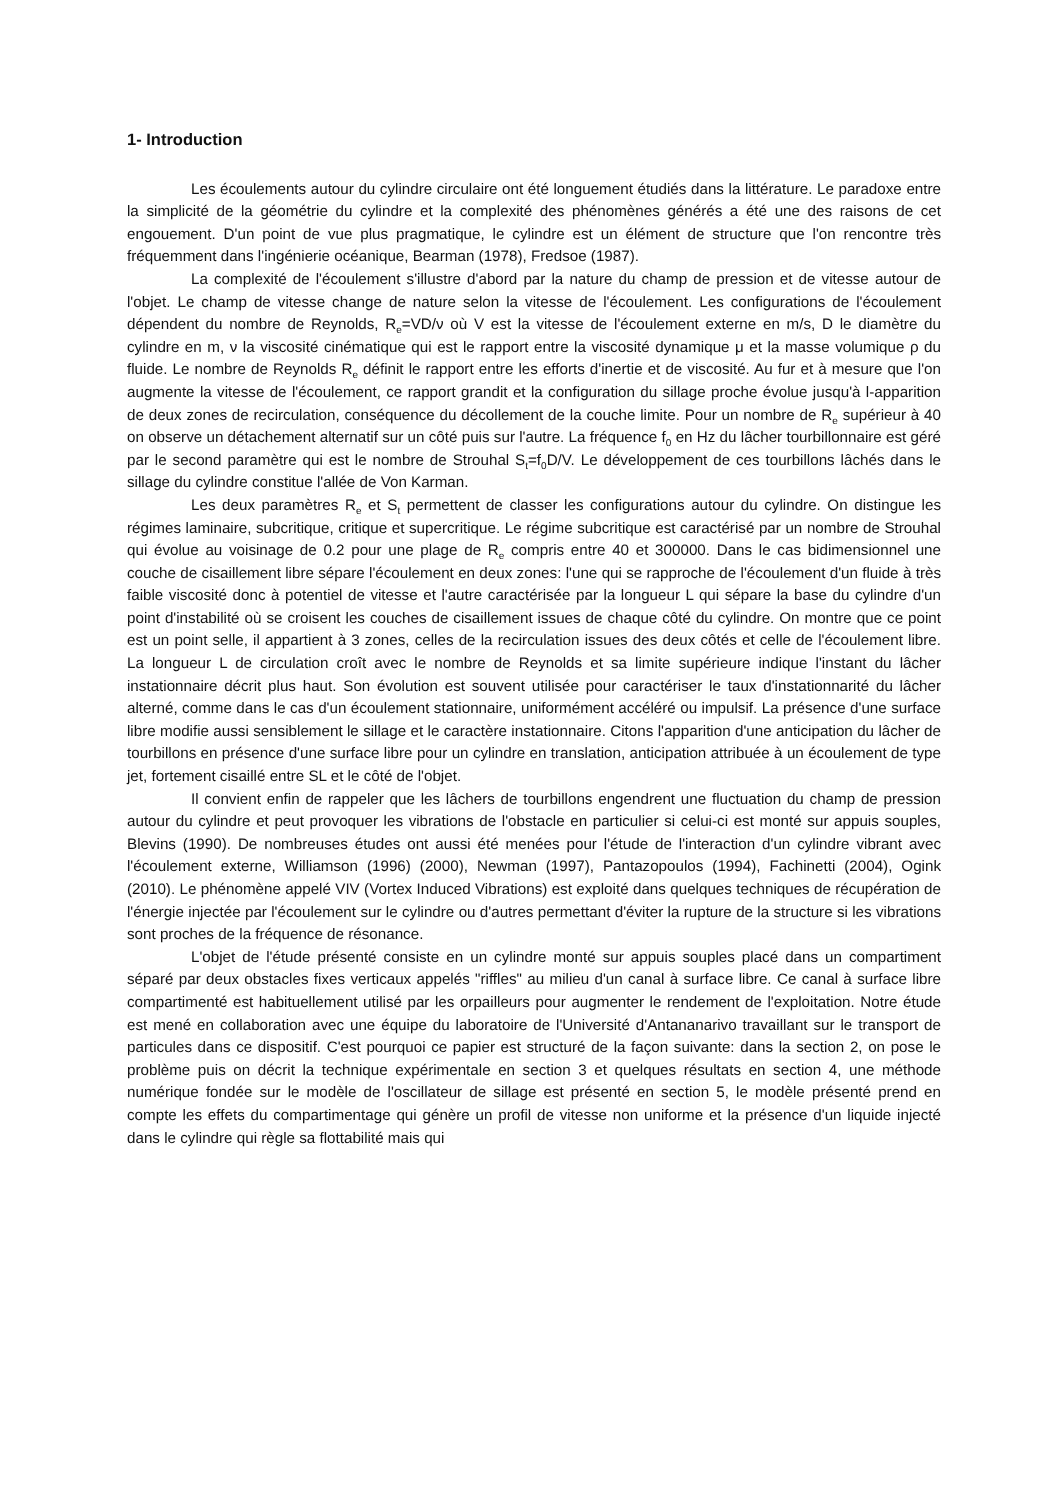1- Introduction
Les écoulements autour du cylindre circulaire ont été longuement étudiés dans la littérature. Le paradoxe entre la simplicité de la géométrie du cylindre et la complexité des phénomènes générés a été une des raisons de cet engouement. D'un point de vue plus pragmatique, le cylindre est un élément de structure que l'on rencontre très fréquemment dans l'ingénierie océanique, Bearman (1978), Fredsoe (1987).
La complexité de l'écoulement s'illustre d'abord par la nature du champ de pression et de vitesse autour de l'objet. Le champ de vitesse change de nature selon la vitesse de l'écoulement. Les configurations de l'écoulement dépendent du nombre de Reynolds, R<sub>e</sub>=VD/ν où V est la vitesse de l'écoulement externe en m/s, D le diamètre du cylindre en m, ν la viscosité cinématique qui est le rapport entre la viscosité dynamique μ et la masse volumique ρ du fluide. Le nombre de Reynolds R<sub>e</sub> définit le rapport entre les efforts d'inertie et de viscosité. Au fur et à mesure que l'on augmente la vitesse de l'écoulement, ce rapport grandit et la configuration du sillage proche évolue jusqu'à l-apparition de deux zones de recirculation, conséquence du décollement de la couche limite. Pour un nombre de R<sub>e</sub> supérieur à 40 on observe un détachement alternatif sur un côté puis sur l'autre. La fréquence f<sub>0</sub> en Hz du lâcher tourbillonnaire est géré par le second paramètre qui est le nombre de Strouhal S<sub>t</sub>=f<sub>0</sub>D/V. Le développement de ces tourbillons lâchés dans le sillage du cylindre constitue l'allée de Von Karman.
Les deux paramètres R<sub>e</sub> et S<sub>t</sub> permettent de classer les configurations autour du cylindre. On distingue les régimes laminaire, subcritique, critique et supercritique. Le régime subcritique est caractérisé par un nombre de Strouhal qui évolue au voisinage de 0.2 pour une plage de R<sub>e</sub> compris entre 40 et 300000. Dans le cas bidimensionnel une couche de cisaillement libre sépare l'écoulement en deux zones: l'une qui se rapproche de l'écoulement d'un fluide à très faible viscosité donc à potentiel de vitesse et l'autre caractérisée par la longueur L qui sépare la base du cylindre d'un point d'instabilité où se croisent les couches de cisaillement issues de chaque côté du cylindre. On montre que ce point est un point selle, il appartient à 3 zones, celles de la recirculation issues des deux côtés et celle de l'écoulement libre. La longueur L de circulation croît avec le nombre de Reynolds et sa limite supérieure indique l'instant du lâcher instationnaire décrit plus haut. Son évolution est souvent utilisée pour caractériser le taux d'instationnarité du lâcher alterné, comme dans le cas d'un écoulement stationnaire, uniformément accéléré ou impulsif. La présence d'une surface libre modifie aussi sensiblement le sillage et le caractère instationnaire. Citons l'apparition d'une anticipation du lâcher de tourbillons en présence d'une surface libre pour un cylindre en translation, anticipation attribuée à un écoulement de type jet, fortement cisaillé entre SL et le côté de l'objet.
Il convient enfin de rappeler que les lâchers de tourbillons engendrent une fluctuation du champ de pression autour du cylindre et peut provoquer les vibrations de l'obstacle en particulier si celui-ci est monté sur appuis souples, Blevins (1990). De nombreuses études ont aussi été menées pour l'étude de l'interaction d'un cylindre vibrant avec l'écoulement externe, Williamson (1996) (2000), Newman (1997), Pantazopoulos (1994), Fachinetti (2004), Ogink (2010). Le phénomène appelé VIV (Vortex Induced Vibrations) est exploité dans quelques techniques de récupération de l'énergie injectée par l'écoulement sur le cylindre ou d'autres permettant d'éviter la rupture de la structure si les vibrations sont proches de la fréquence de résonance.
L'objet de l'étude présenté consiste en un cylindre monté sur appuis souples placé dans un compartiment séparé par deux obstacles fixes verticaux appelés "riffles" au milieu d'un canal à surface libre. Ce canal à surface libre compartimenté est habituellement utilisé par les orpailleurs pour augmenter le rendement de l'exploitation. Notre étude est mené en collaboration avec une équipe du laboratoire de l'Université d'Antananarivo travaillant sur le transport de particules dans ce dispositif. C'est pourquoi ce papier est structuré de la façon suivante: dans la section 2, on pose le problème puis on décrit la technique expérimentale en section 3 et quelques résultats en section 4, une méthode numérique fondée sur le modèle de l'oscillateur de sillage est présenté en section 5, le modèle présenté prend en compte les effets du compartimentage qui génère un profil de vitesse non uniforme et la présence d'un liquide injecté dans le cylindre qui règle sa flottabilité mais qui